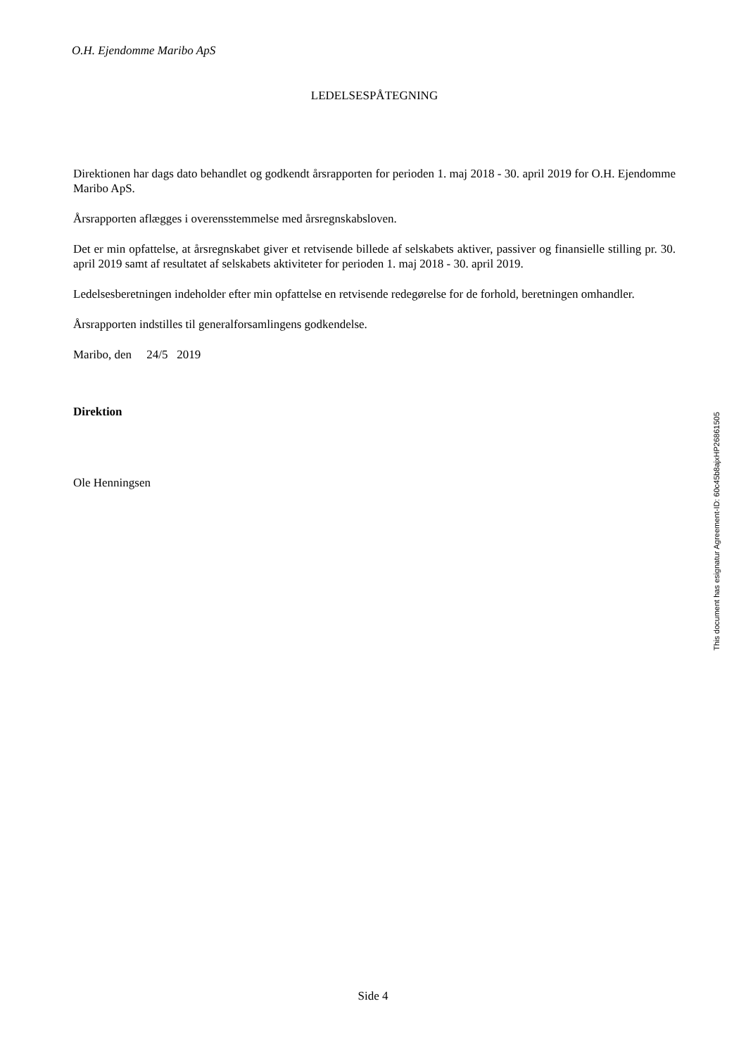O.H. Ejendomme Maribo ApS
LEDELSESPÅTEGNING
Direktionen har dags dato behandlet og godkendt årsrapporten for perioden 1. maj 2018 - 30. april 2019 for O.H. Ejendomme Maribo ApS.
Årsrapporten aflægges i overensstemmelse med årsregnskabsloven.
Det er min opfattelse, at årsregnskabet giver et retvisende billede af selskabets aktiver, passiver og finansielle stilling pr. 30. april 2019 samt af resultatet af selskabets aktiviteter for perioden 1. maj 2018 - 30. april 2019.
Ledelsesberetningen indeholder efter min opfattelse en retvisende redegørelse for de forhold, beretningen omhandler.
Årsrapporten indstilles til generalforsamlingens godkendelse.
Maribo, den 24/5 2019
Direktion
Ole Henningsen
This document has esignatur Agreement-ID: 60c45b8ajxHP26861505
Side 4